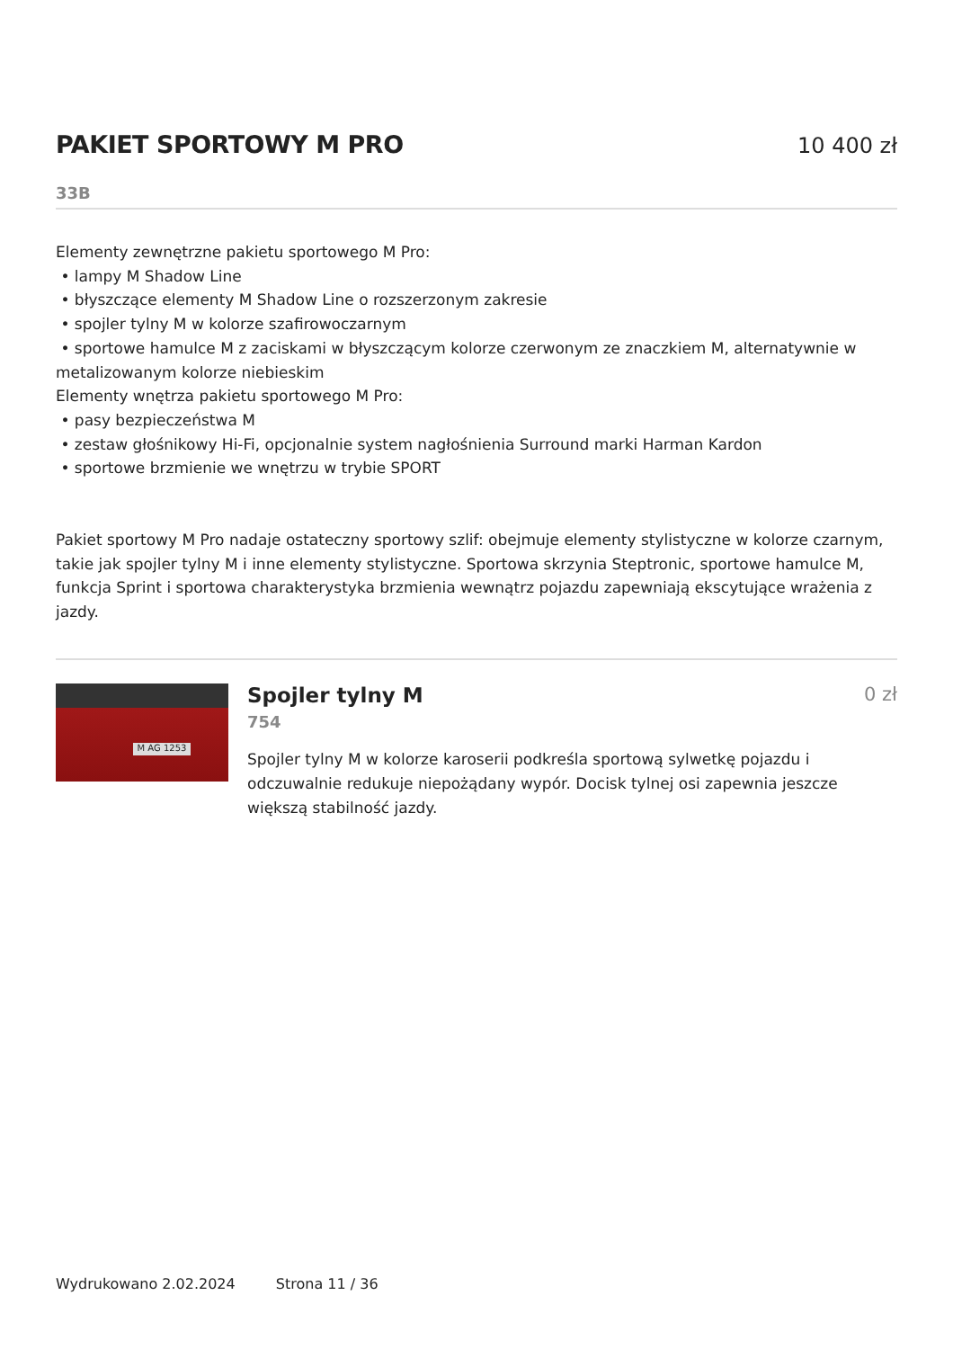PAKIET SPORTOWY M PRO 10 400 zł
33B
Elementy zewnętrzne pakietu sportowego M Pro:
• lampy M Shadow Line
• błyszczące elementy M Shadow Line o rozszerzonym zakresie
• spojler tylny M w kolorze szafirowoczarnym
• sportowe hamulce M z zaciskami w błyszczącym kolorze czerwonym ze znaczkiem M, alternatywnie w metalizowanym kolorze niebieskim
Elementy wnętrza pakietu sportowego M Pro:
• pasy bezpieczeństwa M
• zestaw głośnikowy Hi-Fi, opcjonalnie system nagłośnienia Surround marki Harman Kardon
• sportowe brzmienie we wnętrzu w trybie SPORT
Pakiet sportowy M Pro nadaje ostateczny sportowy szlif: obejmuje elementy stylistyczne w kolorze czarnym, takie jak spojler tylny M i inne elementy stylistyczne. Sportowa skrzynia Steptronic, sportowe hamulce M, funkcja Sprint i sportowa charakterystyka brzmienia wewnątrz pojazdu zapewniają ekscytujące wrażenia z jazdy.
M AG 1253
Spojler tylny M 0 zł
754
Spojler tylny M w kolorze karoserii podkreśla sportową sylwetkę pojazdu i odczuwalnie redukuje niepożądany wypór. Docisk tylnej osi zapewnia jeszcze większą stabilność jazdy.
Wydrukowano 2.02.2024 Strona 11 / 36